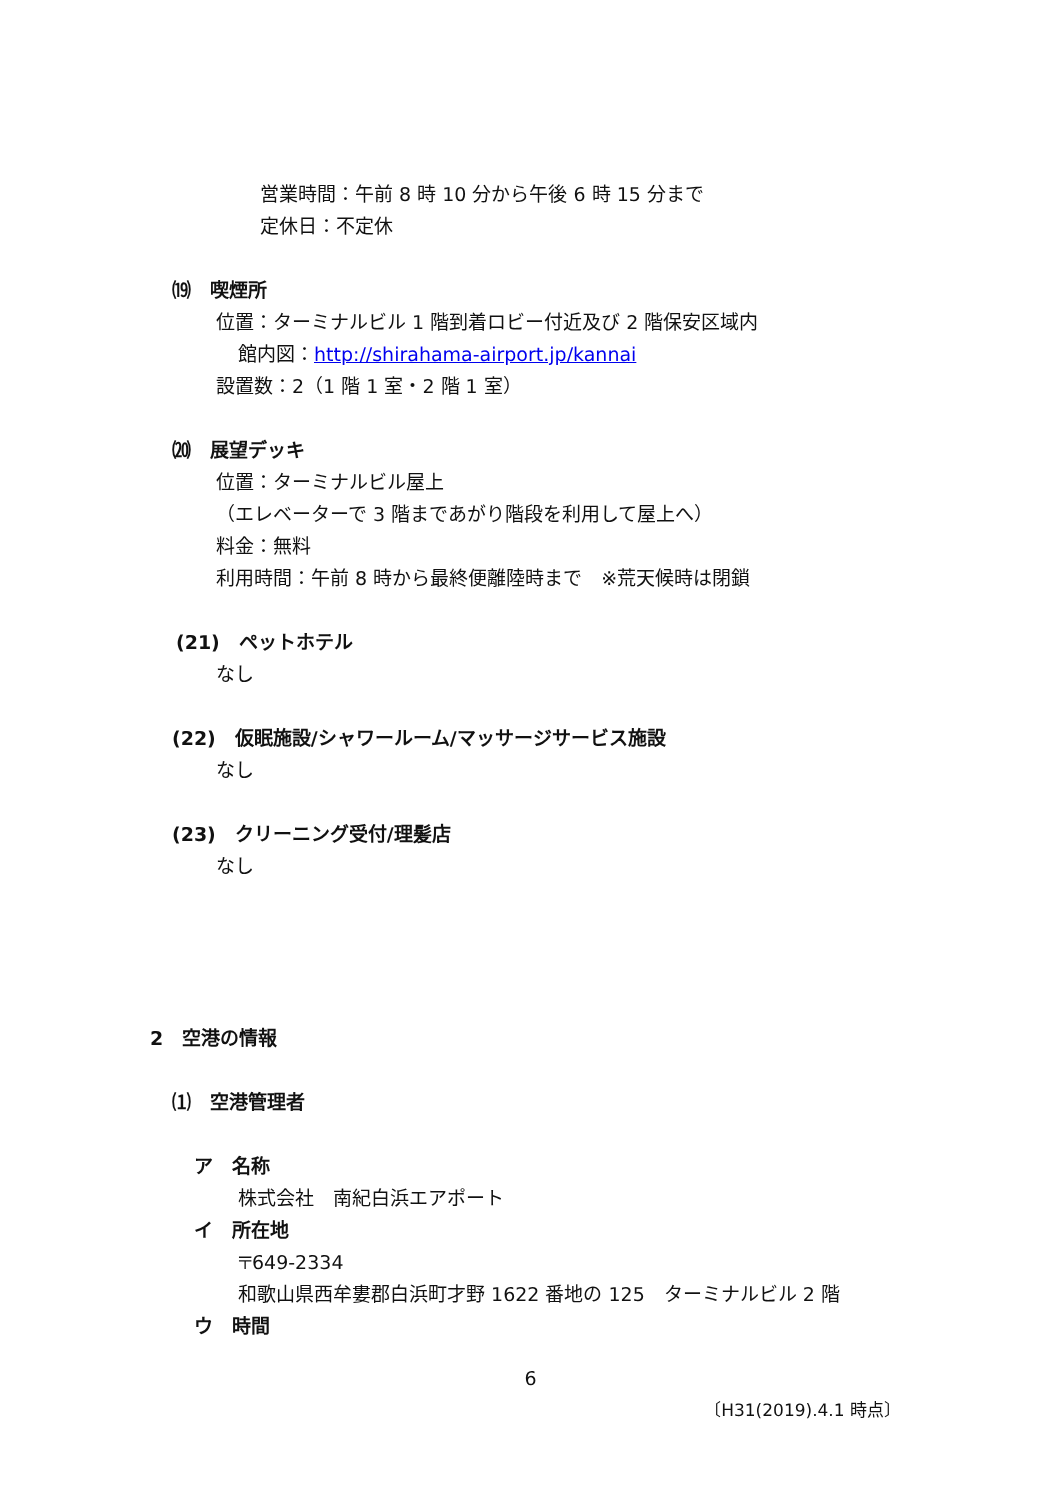営業時間：午前 8 時 10 分から午後 6 時 15 分まで
定休日：不定休
⒆　喫煙所
位置：ターミナルビル 1 階到着ロビー付近及び 2 階保安区域内
館内図：http://shirahama-airport.jp/kannai
設置数：2（1 階 1 室・2 階 1 室）
⒇　展望デッキ
位置：ターミナルビル屋上
（エレベーターで 3 階まであがり階段を利用して屋上へ）
料金：無料
利用時間：午前 8 時から最終便離陸時まで　※荒天候時は閉鎖
(21)　ペットホテル
なし
(22)　仮眠施設/シャワールーム/マッサージサービス施設
なし
(23)　クリーニング受付/理髪店
なし
2　空港の情報
⑴　空港管理者
ア　名称
株式会社　南紀白浜エアポート
イ　所在地
〒649-2334
和歌山県西牟婁郡白浜町才野 1622 番地の 125　ターミナルビル 2 階
ウ　時間
6
〔H31(2019).4.1 時点〕